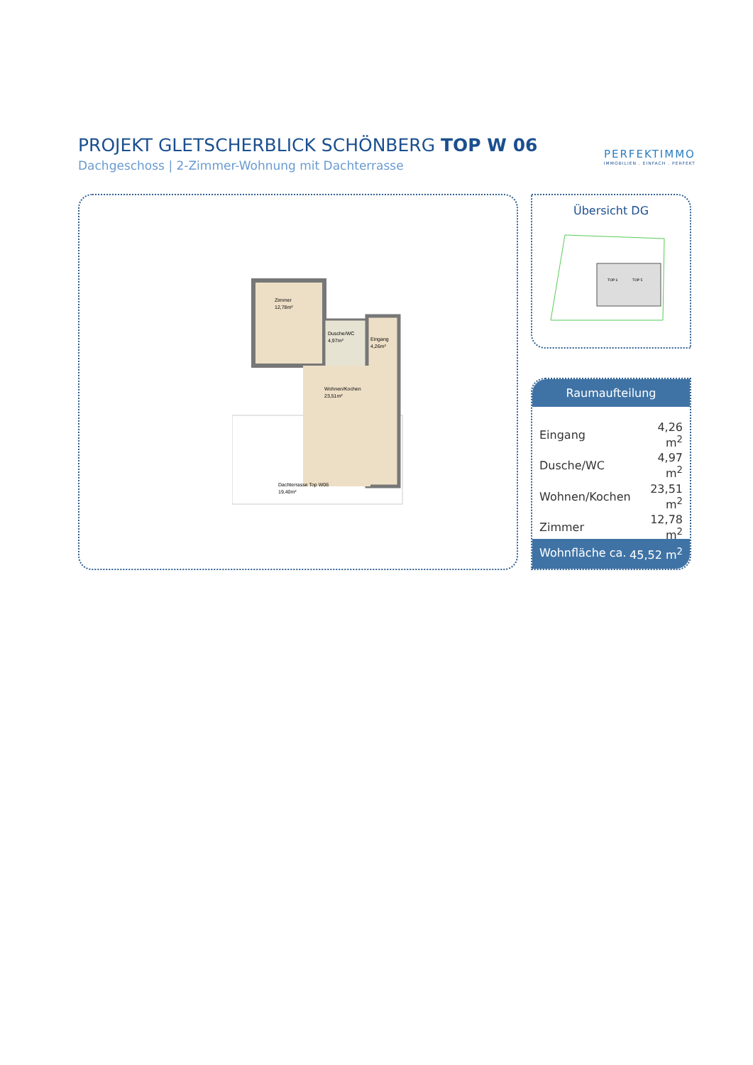PROJEKT GLETSCHERBLICK SCHÖNBERG TOP W 06
Dachgeschoss | 2-Zimmer-Wohnung mit Dachterrasse
PERFEKTIMMO
IMMOBILIEN . EINFACH . PERFEKT
Zimmer
12,78m²
Dusche/WC
4,97m²
Eingang
4,26m²
Wohnen/Kochen
23,51m²
Dachterrasse Top W06
19,40m²
Übersicht DG
TOP 6
TOP 5
Raumaufteilung
| Eingang | 4,26 m<sup>2</sup> |
| Dusche/WC | 4,97 m<sup>2</sup> |
| Wohnen/Kochen | 23,51 m<sup>2</sup> |
| Zimmer | 12,78 m<sup>2</sup> |
Wohnfläche ca. 45,52 m<sup>2</sup>